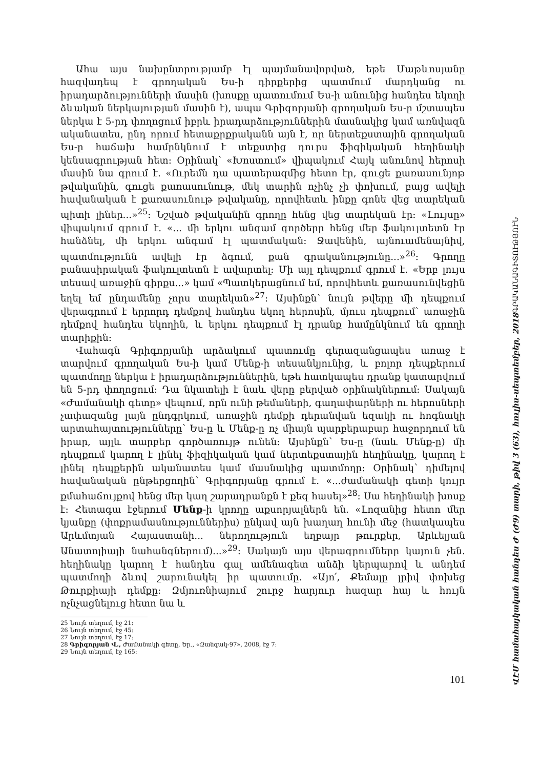Ահա այս նախընտրությամբ էլ պայմանավորված, եթե Մաթևոսյանը հազվադեպ է գրողական Ես-ի դիրքերից պատմում մարդկանց ու իրադարձությունների մասին (խոսքը պատումում Ես-ի անունից հանդես եկողի ձևական ներկայության մասին է), ապա Գրիգորյանի գրողական Ես-ը մշտապես ներկա է 5-րդ փողոցում իբրև իրադարձություններին մասնակից կամ առնվազն ականատես, ընդ որում հետաքրքրականն այն է, որ ներտեքստային գրողական Ես-ը հաճախ համընկնում է տեքստից դուրս ֆիզիկական հեղինակի կենսագրության հետ: Օրինակ՝ «Խոստում» վիպակում Հայկ անունով հերոսի մասին նա գրում է. «Ուրեմն դա պատերազմից հետո էր, գուցե քառասունյոթ թվականին, գուցե քառասունութ, մեկ տարին ոչինչ չի փոխում, բայց ավելի հավանական է քառասունութ թվականը, որովհետև ինքը գոնե վեց տարեկան պիտի լիներ...»<sup>25</sup>: Նշված թվականին գրողը հենց վեց տարեկան էր: «Լույսը» վիպակում գրում է. «... մի երկու անգամ գործերը հենց մեր ֆակուլտետն էր հանձնել, մի երկու անգամ էլ պատմական: Ջավենին, այնուամենայնիվ, պատմությունն ավելի էր ձգում, քան գրականությունը...»<sup>26</sup>: Գրողը բանասիրական ֆակուլտետն է ավարտել: Մի այլ դեպքում գրում է. «Երբ լույս տեսավ առաջին գիրքս...» կամ «Պատկերացնում եմ, որովհետև քառասունվեցին եղել եմ ընդամենը չորս տարեկան»<sup>27</sup>: Այսինքն՝ նույն թվերը մի դեպքում վերագրում է երրորդ դեմքով հանդես եկող հերոսին, մյուս դեպքում՝ առաջին դեմքով հանդես եկողին, և երկու դեպքում էլ դրանք համընկնում են գրողի տարիքին:
Վահագն Գրիգորյանի արձակում պատումը գերազանցապես առաջ է տարվում գրողական Ես-ի կամ Մենք-ի տեսանկյունից, և բոլոր դեպքերում պատմողը ներկա է իրադարձություններին, եթե հատկապես դրանք կատարվում են 5-րդ փողոցում: Դա նկատելի է նաև վերը բերված օրինակներում: Սակայն «Ժամանակի գետը» վեպում, որն ունի թեմաների, գաղափարների ու հերոսների չափազանց լայն ընդգրկում, առաջին դեմքի դերանվան եզակի ու հոգնակի արտահայտությունները՝ Ես-ը և Մենք-ը ոչ միայն պարբերաբար հաջորդում են իրար, այլև տարբեր գործառույթ ունեն: Այսինքն՝ Ես-ը (նաև Մենք-ը) մի դեպքում կարող է լինել ֆիզիկական կամ ներտեքստային հեղինակը, կարող է լինել դեպքերին ականատես կամ մասնակից պատմողը: Օրինակ՝ դիմելով հավանական ընթերցողին՝ Գրիգորյանը գրում է. «...ժամանակի գետի կույր քմահաճույքով հենց մեր կաղ շարադրանքն է քեզ հասել»<sup>28</sup>: Սա հեղինակի խոսք է: Հետագա էջերում Մենք-ի կրողը աքսորյալներն են. «Լոզանից հետո մեր կյանքը (փոքրամասնություններիս) ընկավ այն խաղաղ հունի մեջ (հատկապես Արևմտյան Հայաստանի... ներողություն եղբայր թուրքեր, Արևելյան Անատոլիայի նահանգներում)...»<sup>29</sup>: Սակայն այս վերագրումները կայուն չեն. հեղինակը կարող է հանդես գալ ամենագետ անձի կերպարով և անդեմ պատմողի ձևով շարունակել իր պատումը. «Այո՛, Քեմալը լրիվ փոխեց Թուրքիայի դեմքը: Զմյուռնիայում շուրջ հարյուր հազար հայ և հույն ոչնչացնելուց հետո նա և
25 Նույն տեղում, էջ 21:
26 Նույն տեղում, էջ 45:
27 Նույն տեղում, էջ 17:
28 Գրիգորյան Վ., Ժամանակի գետը, Եր., «Զանգակ-97», 2008, էջ 7:
29 Նույն տեղում, էջ 165:
101
ԳՐԱԿԱՆԱԳԻՏՈՒԹՅՈՒՆ ՎԷՄ համահայկական հանդես Ժ (Ժ9) տարի, թիվ 3 (63), հուլիս-սեպտեմբեր, 2018